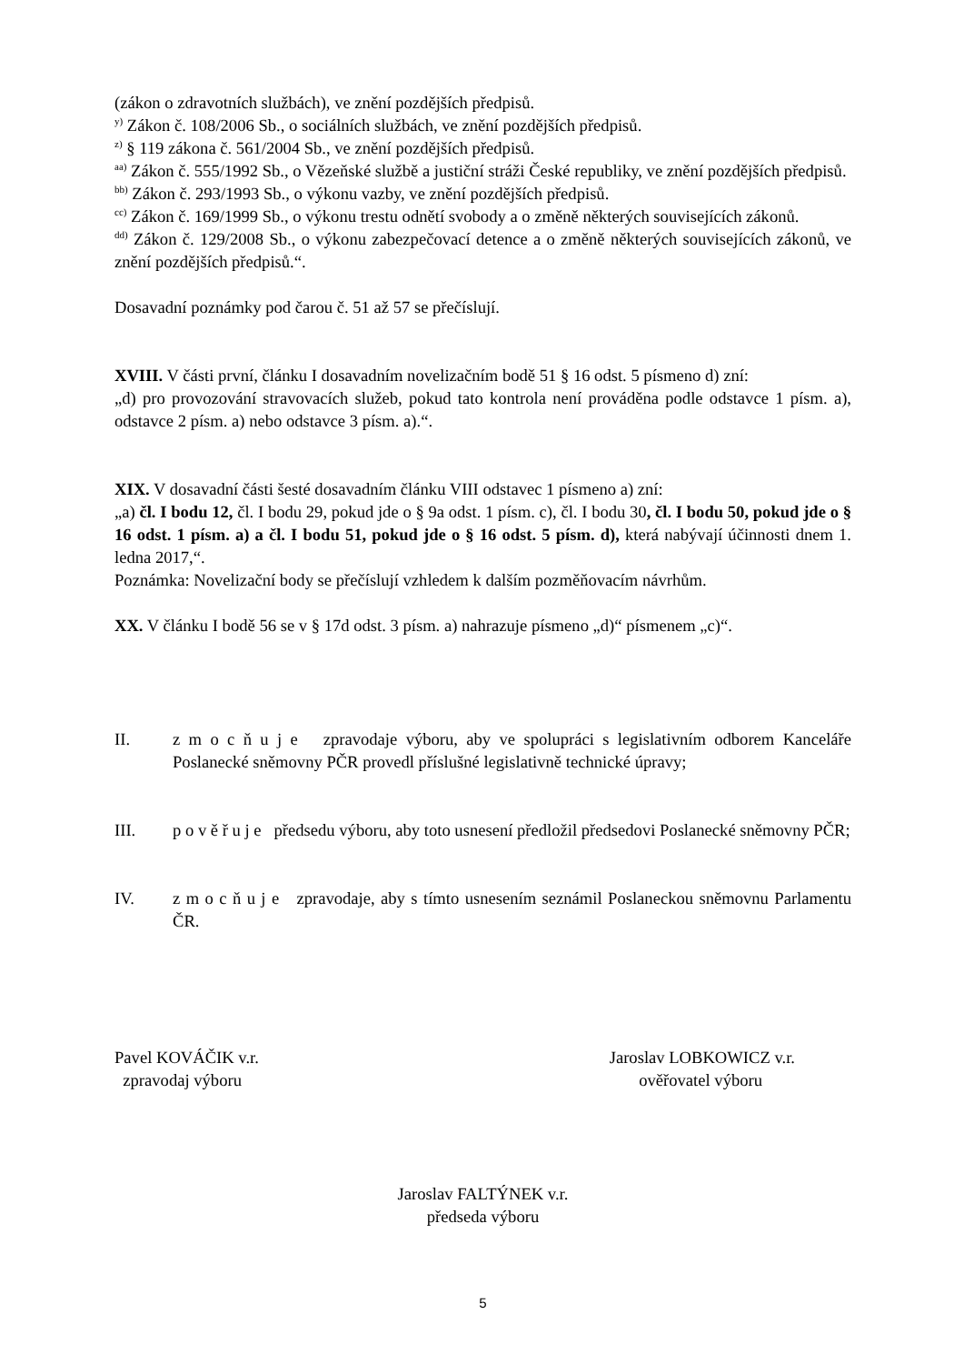(zákon o zdravotních službách), ve znění pozdějších předpisů.
<sup>y)</sup> Zákon č. 108/2006 Sb., o sociálních službách, ve znění pozdějších předpisů.
<sup>z)</sup> § 119 zákona č. 561/2004 Sb., ve znění pozdějších předpisů.
<sup>aa)</sup> Zákon č. 555/1992 Sb., o Vězeňské službě a justiční stráži České republiky, ve znění pozdějších předpisů.
<sup>bb)</sup> Zákon č. 293/1993 Sb., o výkonu vazby, ve znění pozdějších předpisů.
<sup>cc)</sup> Zákon č. 169/1999 Sb., o výkonu trestu odnětí svobody a o změně některých souvisejících zákonů.
<sup>dd)</sup> Zákon č. 129/2008 Sb., o výkonu zabezpečovací detence a o změně některých souvisejících zákonů, ve znění pozdějších předpisů.“.
Dosavadní poznámky pod čarou č. 51 až 57 se přečíslují.
XVIII. V části první, článku I dosavadním novelizačním bodě 51 § 16 odst. 5 písmeno d) zní:
„d) pro provozování stravovacích služeb, pokud tato kontrola není prováděna podle odstavce 1 písm. a), odstavce 2 písm. a) nebo odstavce 3 písm. a).“.
XIX. V dosavadní části šesté dosavadním článku VIII odstavec 1 písmeno a) zní:
„a) čl. I bodu 12, čl. I bodu 29, pokud jde o § 9a odst. 1 písm. c), čl. I bodu 30, čl. I bodu 50, pokud jde o § 16 odst. 1 písm. a) a čl. I bodu 51, pokud jde o § 16 odst. 5 písm. d), která nabývají účinnosti dnem 1. ledna 2017,“.
Poznámka: Novelizační body se přečíslují vzhledem k dalším pozměňovacím návrhům.
XX. V článku I bodě 56 se v § 17d odst. 3 písm. a) nahrazuje písmeno „d)“ písmenem „c)“.
II. z m o c ň u j e zpravodaje výboru, aby ve spolupráci s legislativním odborem Kanceláře Poslanecké sněmovny PČR provedl příslušné legislativně technické úpravy;
III. p o v ě ř u j e předsedu výboru, aby toto usnesení předložil předsedovi Poslanecké sněmovny PČR;
IV. z m o c ň u j e zpravodaje, aby s tímto usnesením seznámil Poslaneckou sněmovnu Parlamentu ČR.
Pavel KOVÁČIK v.r.
zpravodaj výboru
Jaroslav LOBKOWICZ v.r.
ověřovatel výboru
Jaroslav FALTÝNEK v.r.
předseda výboru
5